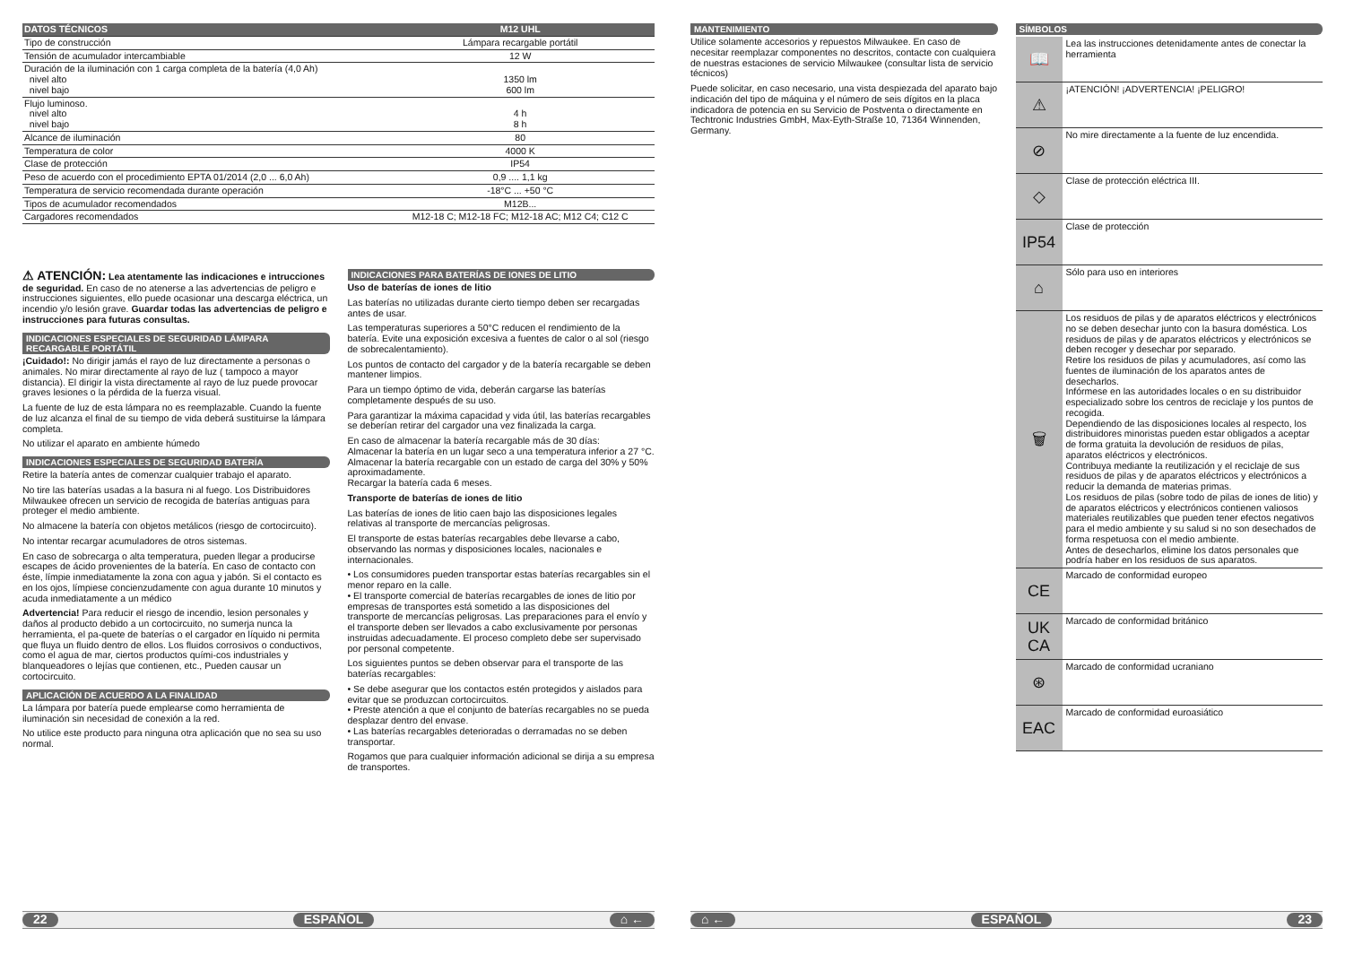| DATOS TÉCNICOS | M12 UHL |
| Tipo de construcción | Lámpara recargable portátil |
| Tensión de acumulador intercambiable | 12 W |
| Duración de la iluminación con 1 carga completa de la batería (4,0 Ah) nivel alto nivel bajo | 1350 lm 600 lm |
| Flujo luminoso. nivel alto nivel bajo | 4 h 8 h |
| Alcance de iluminación | 80 |
| Temperatura de color | 4000 K |
| Clase de protección | IP54 |
| Peso de acuerdo con el procedimiento EPTA 01/2014 (2,0 ... 6,0 Ah) | 0,9 .... 1,1 kg |
| Temperatura de servicio recomendada durante operación | -18°C ... +50 °C |
| Tipos de acumulador recomendados | M12B... |
| Cargadores recomendados | M12-18 C; M12-18 FC; M12-18 AC; M12 C4; C12 C |
⚠ ATENCIÓN: Lea atentamente las indicaciones e intrucciones de seguridad. En caso de no atenerse a las advertencias de peligro e instrucciones siguientes, ello puede ocasionar una descarga eléctrica, un incendio y/o lesión grave. Guardar todas las advertencias de peligro e instrucciones para futuras consultas.
INDICACIONES ESPECIALES DE SEGURIDAD LÁMPARA RECARGABLE PORTÁTIL
¡Cuidado!: No dirigir jamás el rayo de luz directamente a personas o animales. No mirar directamente al rayo de luz ( tampoco a mayor distancia). El dirigir la vista directamente al rayo de luz puede provocar graves lesiones o la pérdida de la fuerza visual.
La fuente de luz de esta lámpara no es reemplazable. Cuando la fuente de luz alcanza el final de su tiempo de vida deberá sustituirse la lámpara completa.
No utilizar el aparato en ambiente húmedo
INDICACIONES ESPECIALES DE SEGURIDAD BATERÍA
Retire la batería antes de comenzar cualquier trabajo el aparato.
No tire las baterías usadas a la basura ni al fuego. Los Distribuidores Milwaukee ofrecen un servicio de recogida de baterías antiguas para proteger el medio ambiente.
No almacene la batería con objetos metálicos (riesgo de cortocircuito).
No intentar recargar acumuladores de otros sistemas.
En caso de sobrecarga o alta temperatura, pueden llegar a producirse escapes de ácido provenientes de la batería. En caso de contacto con éste, límpie inmediatamente la zona con agua y jabón. Si el contacto es en los ojos, límpiese concienzudamente con agua durante 10 minutos y acuda inmediatamente a un médico
Advertencia! Para reducir el riesgo de incendio, lesion personales y daños al producto debido a un cortocircuito, no sumerja nunca la herramienta, el pa-quete de baterías o el cargador en líquido ni permita que fluya un fluido dentro de ellos. Los fluidos corrosivos o conductivos, como el agua de mar, ciertos productos quími-cos industriales y blanqueadores o lejías que contienen, etc., Pueden causar un cortocircuito.
APLICACIÓN DE ACUERDO A LA FINALIDAD
La lámpara por batería puede emplearse como herramienta de iluminación sin necesidad de conexión a la red.
No utilice este producto para ninguna otra aplicación que no sea su uso normal.
INDICACIONES PARA BATERÍAS DE IONES DE LITIO
Uso de baterías de iones de litio
Las baterías no utilizadas durante cierto tiempo deben ser recargadas antes de usar.
Las temperaturas superiores a 50°C reducen el rendimiento de la batería. Evite una exposición excesiva a fuentes de calor o al sol (riesgo de sobrecalentamiento).
Los puntos de contacto del cargador y de la batería recargable se deben mantener limpios.
Para un tiempo óptimo de vida, deberán cargarse las baterías completamente después de su uso.
Para garantizar la máxima capacidad y vida útil, las baterías recargables se deberían retirar del cargador una vez finalizada la carga.
En caso de almacenar la batería recargable más de 30 días:
Almacenar la batería en un lugar seco a una temperatura inferior a 27 °C.
Almacenar la batería recargable con un estado de carga del 30% y 50% aproximadamente.
Recargar la batería cada 6 meses.
Transporte de baterías de iones de litio
Las baterías de iones de litio caen bajo las disposiciones legales relativas al transporte de mercancías peligrosas.
El transporte de estas baterías recargables debe llevarse a cabo, observando las normas y disposiciones locales, nacionales e internacionales.
• Los consumidores pueden transportar estas baterías recargables sin el menor reparo en la calle.
• El transporte comercial de baterías recargables de iones de litio por empresas de transportes está sometido a las disposiciones del transporte de mercancías peligrosas. Las preparaciones para el envío y el transporte deben ser llevados a cabo exclusivamente por personas instruidas adecuadamente. El proceso completo debe ser supervisado por personal competente.
Los siguientes puntos se deben observar para el transporte de las baterías recargables:
• Se debe asegurar que los contactos estén protegidos y aislados para evitar que se produzcan cortocircuitos.
• Preste atención a que el conjunto de baterías recargables no se pueda desplazar dentro del envase.
• Las baterías recargables deterioradas o derramadas no se deben transportar.
Rogamos que para cualquier información adicional se dirija a su empresa de transportes.
22 ESPAÑOL ⌂ ←
MANTENIMIENTO
Utilice solamente accesorios y repuestos Milwaukee. En caso de necesitar reemplazar componentes no descritos, contacte con cualquiera de nuestras estaciones de servicio Milwaukee (consultar lista de servicio técnicos)
Puede solicitar, en caso necesario, una vista despiezada del aparato bajo indicación del tipo de máquina y el número de seis dígitos en la placa indicadora de potencia en su Servicio de Postventa o directamente en Techtronic Industries GmbH, Max-Eyth-Straße 10, 71364 Winnenden, Germany.
SÍMBOLOS
📖
Lea las instrucciones detenidamente antes de conectar la herramienta
⚠
¡ATENCIÓN! ¡ADVERTENCIA! ¡PELIGRO!
⊘
No mire directamente a la fuente de luz encendida.
◇
Clase de protección eléctrica III.
IP54
Clase de protección
⌂
Sólo para uso en interiores
🗑
Los residuos de pilas y de aparatos eléctricos y electrónicos no se deben desechar junto con la basura doméstica. Los residuos de pilas y de aparatos eléctricos y electrónicos se deben recoger y desechar por separado.
Retire los residuos de pilas y acumuladores, así como las fuentes de iluminación de los aparatos antes de desecharlos.
Infórmese en las autoridades locales o en su distribuidor especializado sobre los centros de reciclaje y los puntos de recogida.
Dependiendo de las disposiciones locales al respecto, los distribuidores minoristas pueden estar obligados a aceptar de forma gratuita la devolución de residuos de pilas, aparatos eléctricos y electrónicos.
Contribuya mediante la reutilización y el reciclaje de sus residuos de pilas y de aparatos eléctricos y electrónicos a reducir la demanda de materias primas.
Los residuos de pilas (sobre todo de pilas de iones de litio) y de aparatos eléctricos y electrónicos contienen valiosos materiales reutilizables que pueden tener efectos negativos para el medio ambiente y su salud si no son desechados de forma respetuosa con el medio ambiente.
Antes de desecharlos, elimine los datos personales que podría haber en los residuos de sus aparatos.
CE
Marcado de conformidad europeo
UK
CA
Marcado de conformidad británico
⊛
Marcado de conformidad ucraniano
EAC
Marcado de conformidad euroasiático
⌂ ← ESPAÑOL 23